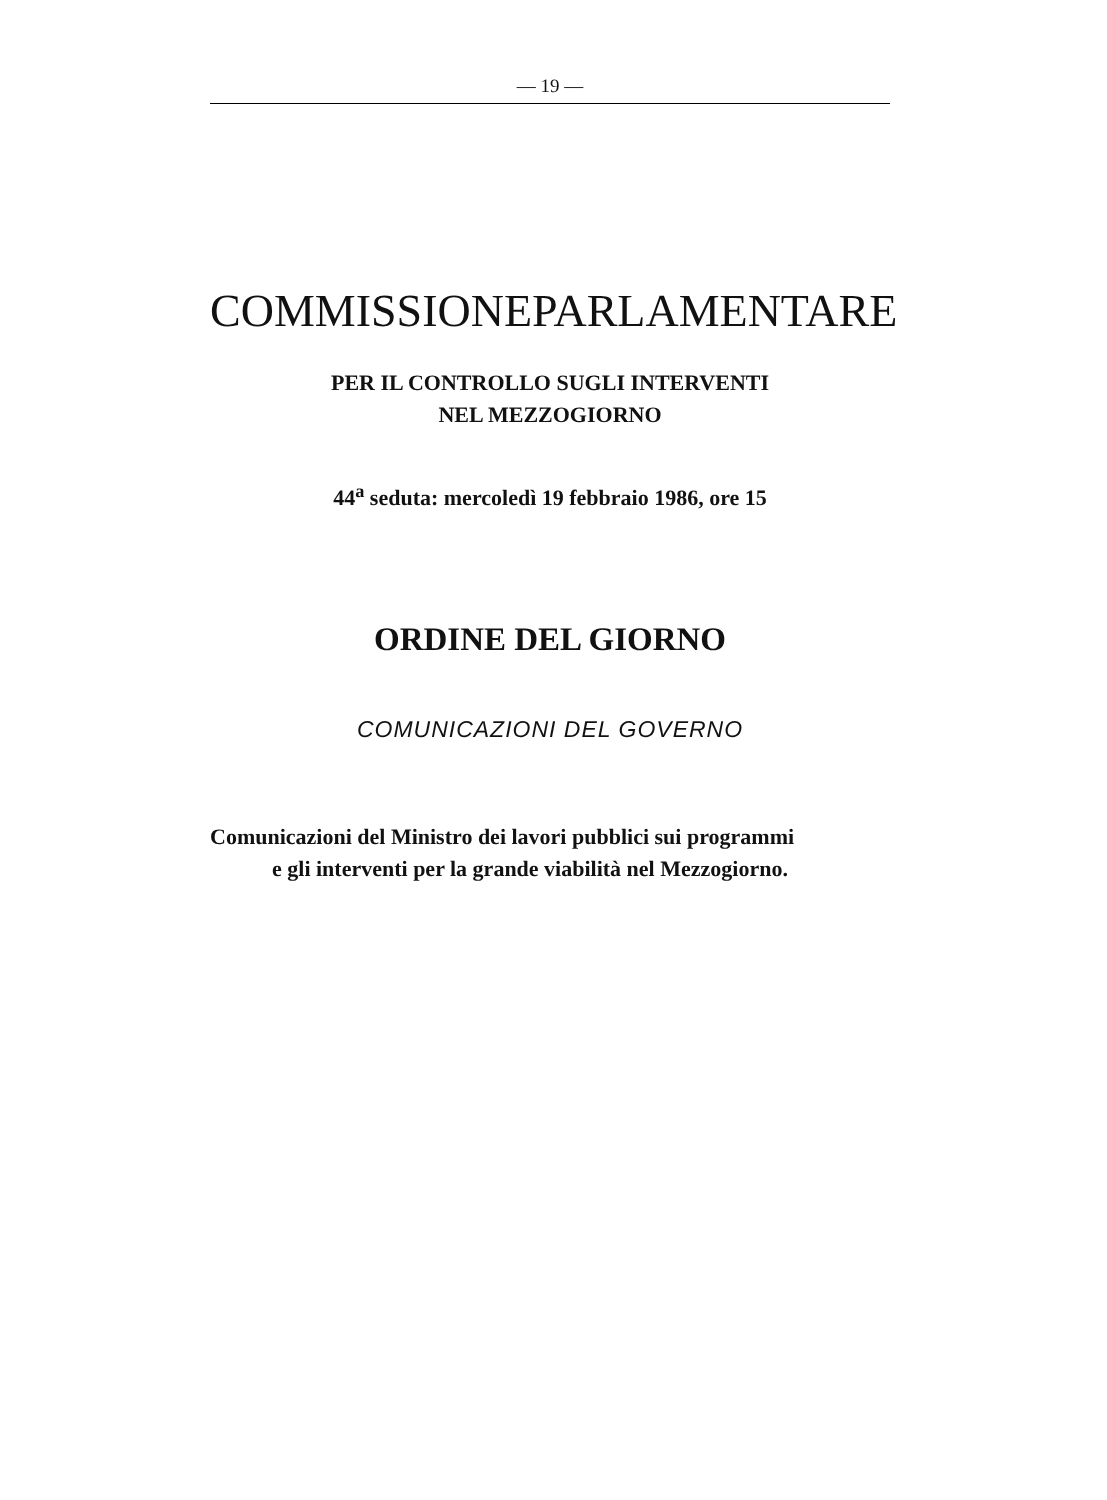— 19 —
COMMISSIONE PARLAMENTARE
PER IL CONTROLLO SUGLI INTERVENTI
NEL MEZZOGIORNO
44<sup>a</sup> seduta: mercoledì 19 febbraio 1986, ore 15
ORDINE DEL GIORNO
COMUNICAZIONI DEL GOVERNO
Comunicazioni del Ministro dei lavori pubblici sui programmi
e gli interventi per la grande viabilità nel Mezzogiorno.